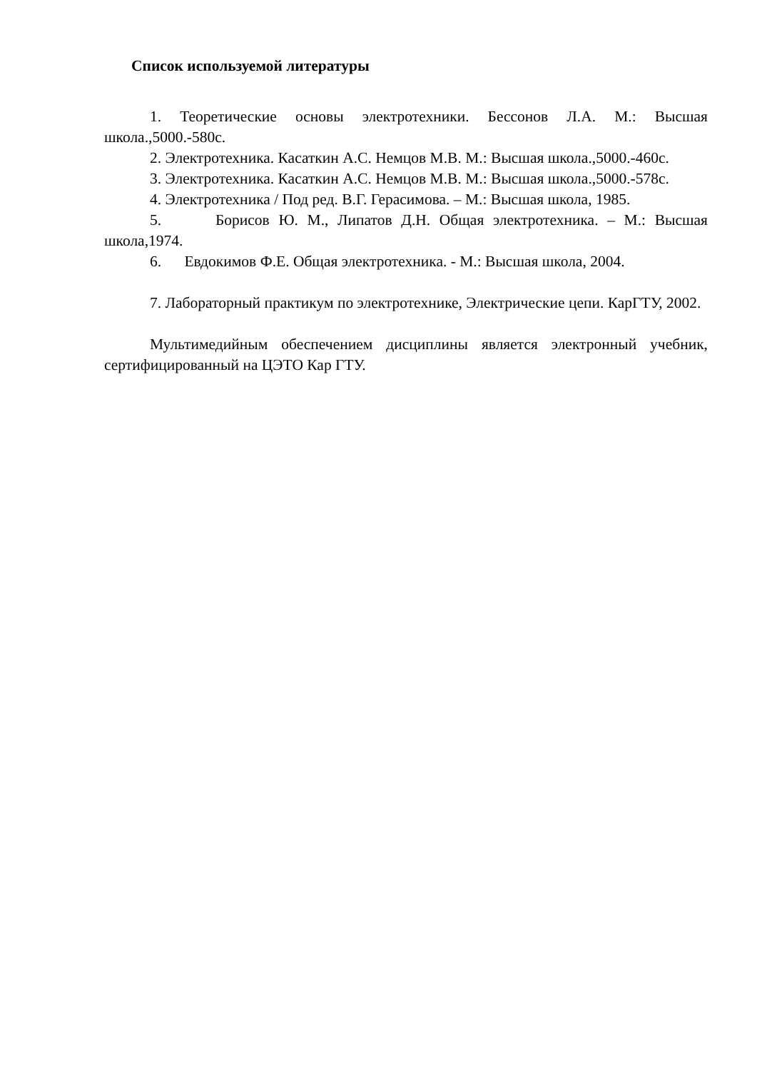Список используемой литературы
1. Теоретические основы электротехники. Бессонов Л.А. М.: Высшая школа.,5000.-580с.
2. Электротехника. Касаткин А.С. Немцов М.В. М.: Высшая школа.,5000.-460с.
3. Электротехника. Касаткин А.С. Немцов М.В. М.: Высшая школа.,5000.-578с.
4. Электротехника / Под ред. В.Г. Герасимова. – М.: Высшая школа, 1985.
5. Борисов Ю. М., Липатов Д.Н. Общая электротехника. – М.: Высшая школа,1974.
6. Евдокимов Ф.Е. Общая электротехника. - М.: Высшая школа, 2004.
7. Лабораторный практикум по электротехнике, Электрические цепи. КарГТУ, 2002.
Мультимедийным обеспечением дисциплины является электронный учебник, сертифицированный на ЦЭТО Кар ГТУ.